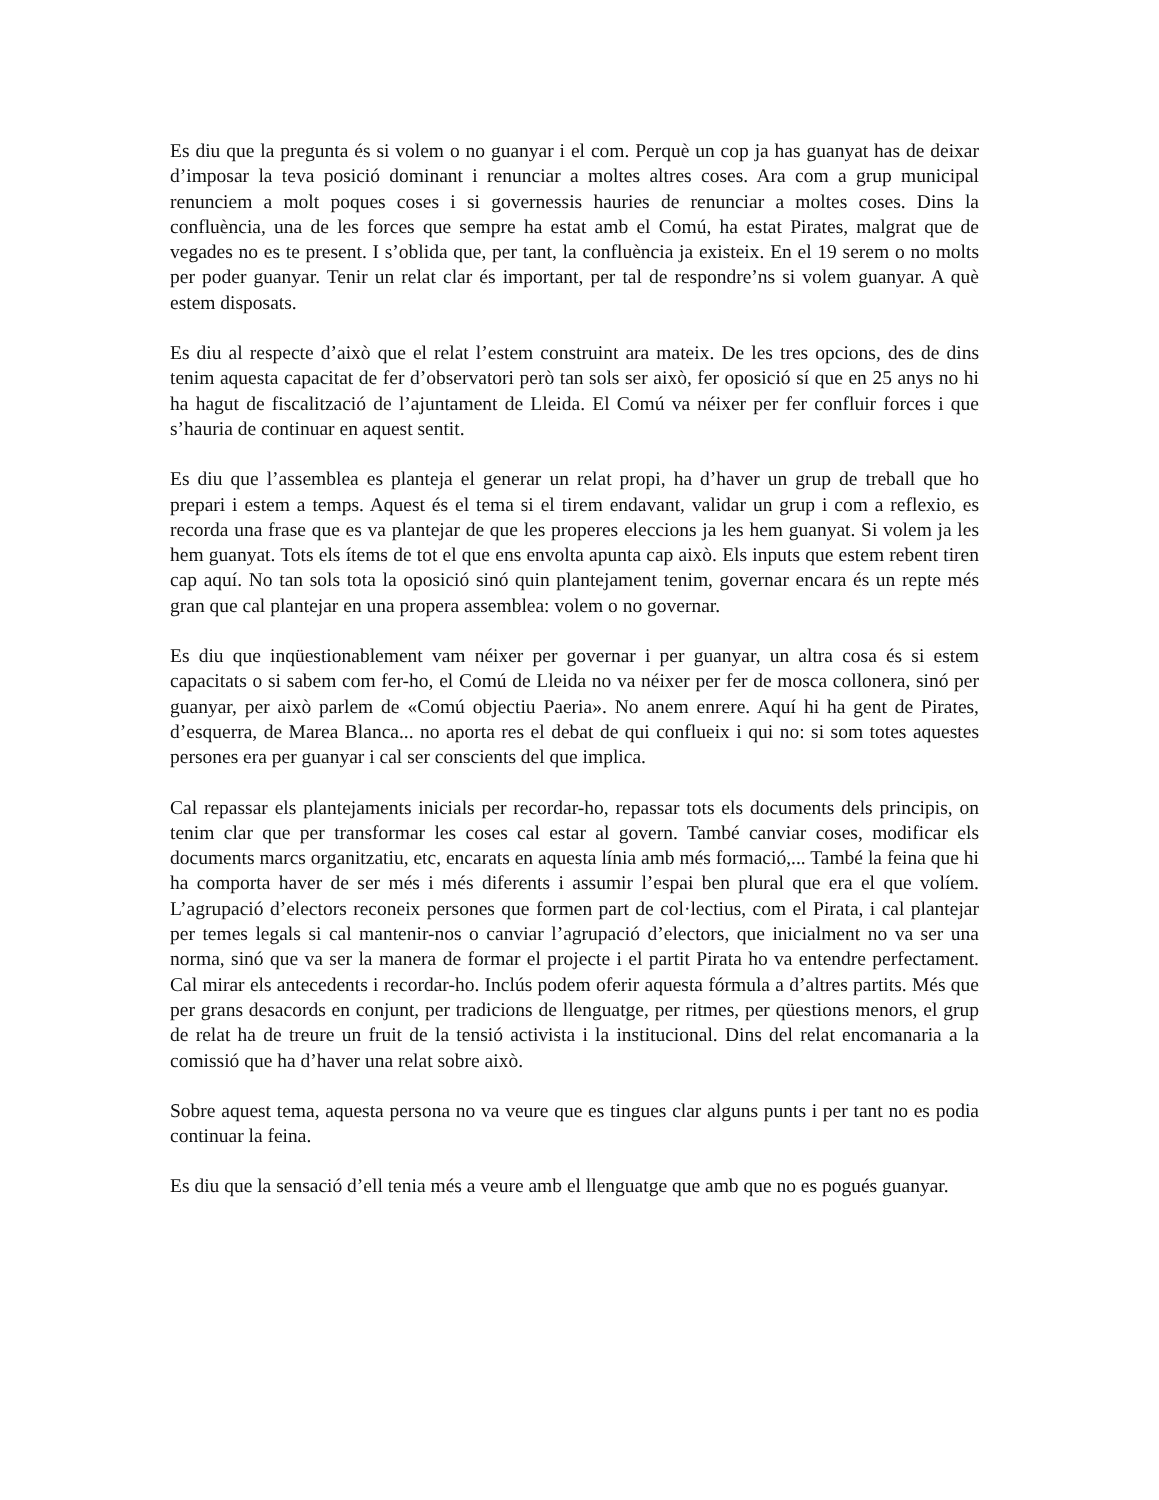Es diu que la pregunta és si volem o no guanyar i el com. Perquè un cop ja has guanyat has de deixar d’imposar la teva posició dominant i renunciar a moltes altres coses. Ara com a grup municipal renunciem a molt poques coses i si governessis hauries de renunciar a moltes coses. Dins la confluència, una de les forces que sempre ha estat amb el Comú, ha estat Pirates, malgrat que de vegades no es te present. I s’oblida que, per tant, la confluència ja existeix. En el 19 serem o no molts per poder guanyar. Tenir un relat clar és important, per tal de respondre’ns si volem guanyar. A què estem disposats.
Es diu al respecte d’això que el relat l’estem construint ara mateix. De les tres opcions, des de dins tenim aquesta capacitat de fer d’observatori però tan sols ser això, fer oposició sí que en 25 anys no hi ha hagut de fiscalització de l’ajuntament de Lleida. El Comú va néixer per fer confluir forces i que s’hauria de continuar en aquest sentit.
Es diu que l’assemblea es planteja el generar un relat propi, ha d’haver un grup de treball que ho prepari i estem a temps. Aquest és el tema si el tirem endavant, validar un grup i com a reflexio, es recorda una frase que es va plantejar de que les properes eleccions ja les hem guanyat. Si volem ja les hem guanyat. Tots els ítems de tot el que ens envolta apunta cap això. Els inputs que estem rebent tiren cap aquí. No tan sols tota la oposició sinó quin plantejament tenim, governar encara és un repte més gran que cal plantejar en una propera assemblea: volem o no governar.
Es diu que inqüestionablement vam néixer per governar i per guanyar, un altra cosa és si estem capacitats o si sabem com fer-ho, el Comú de Lleida no va néixer per fer de mosca collonera, sinó per guanyar, per això parlem de «Comú objectiu Paeria». No anem enrere. Aquí hi ha gent de Pirates, d’esquerra, de Marea Blanca... no aporta res el debat de qui conflueix i qui no: si som totes aquestes persones era per guanyar i cal ser conscients del que implica.
Cal repassar els plantejaments inicials per recordar-ho, repassar tots els documents dels principis, on tenim clar que per transformar les coses cal estar al govern. També canviar coses, modificar els documents marcs organitzatiu, etc, encarats en aquesta línia amb més formació,... També la feina que hi ha comporta haver de ser més i més diferents i assumir l’espai ben plural que era el que volíem. L’agrupació d’electors reconeix persones que formen part de col·lectius, com el Pirata, i cal plantejar per temes legals si cal mantenir-nos o canviar l’agrupació d’electors, que inicialment no va ser una norma, sinó que va ser la manera de formar el projecte i el partit Pirata ho va entendre perfectament. Cal mirar els antecedents i recordar-ho. Inclús podem oferir aquesta fórmula a d’altres partits. Més que per grans desacords en conjunt, per tradicions de llenguatge, per ritmes, per qüestions menors, el grup de relat ha de treure un fruit de la tensió activista i la institucional. Dins del relat encomanaria a la comissió que ha d’haver una relat sobre això.
Sobre aquest tema, aquesta persona no va veure que es tingues clar alguns punts i per tant no es podia continuar la feina.
Es diu que la sensació d’ell tenia més a veure amb el llenguatge que amb que no es pogués guanyar.